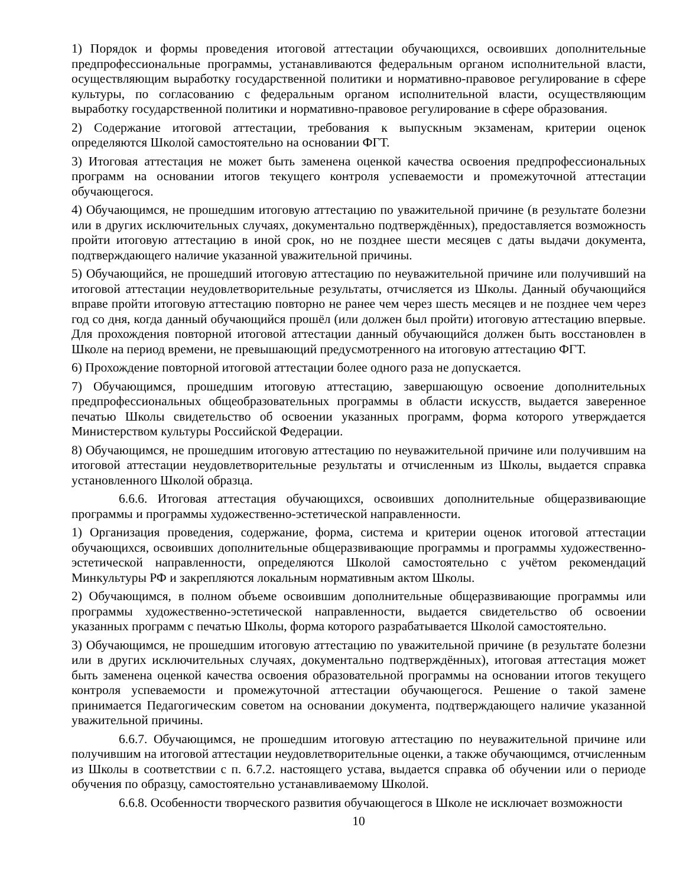1) Порядок и формы проведения итоговой аттестации обучающихся, освоивших дополнительные предпрофессиональные программы, устанавливаются федеральным органом исполнительной власти, осуществляющим выработку государственной политики и нормативно-правовое регулирование в сфере культуры, по согласованию с федеральным органом исполнительной власти, осуществляющим выработку государственной политики и нормативно-правовое регулирование в сфере образования.
2) Содержание итоговой аттестации, требования к выпускным экзаменам, критерии оценок определяются Школой самостоятельно на основании ФГТ.
3) Итоговая аттестация не может быть заменена оценкой качества освоения предпрофессиональных программ на основании итогов текущего контроля успеваемости и промежуточной аттестации обучающегося.
4) Обучающимся, не прошедшим итоговую аттестацию по уважительной причине (в результате болезни или в других исключительных случаях, документально подтверждённых), предоставляется возможность пройти итоговую аттестацию в иной срок, но не позднее шести месяцев с даты выдачи документа, подтверждающего наличие указанной уважительной причины.
5) Обучающийся, не прошедший итоговую аттестацию по неуважительной причине или получивший на итоговой аттестации неудовлетворительные результаты, отчисляется из Школы. Данный обучающийся вправе пройти итоговую аттестацию повторно не ранее чем через шесть месяцев и не позднее чем через год со дня, когда данный обучающийся прошёл (или должен был пройти) итоговую аттестацию впервые. Для прохождения повторной итоговой аттестации данный обучающийся должен быть восстановлен в Школе на период времени, не превышающий предусмотренного на итоговую аттестацию ФГТ.
6) Прохождение повторной итоговой аттестации более одного раза не допускается.
7) Обучающимся, прошедшим итоговую аттестацию, завершающую освоение дополнительных предпрофессиональных общеобразовательных программы в области искусств, выдается заверенное печатью Школы свидетельство об освоении указанных программ, форма которого утверждается Министерством культуры Российской Федерации.
8) Обучающимся, не прошедшим итоговую аттестацию по неуважительной причине или получившим на итоговой аттестации неудовлетворительные результаты и отчисленным из Школы, выдается справка установленного Школой образца.
6.6.6. Итоговая аттестация обучающихся, освоивших дополнительные общеразвивающие программы и программы художественно-эстетической направленности.
1) Организация проведения, содержание, форма, система и критерии оценок итоговой аттестации обучающихся, освоивших дополнительные общеразвивающие программы и программы художественно-эстетической направленности, определяются Школой самостоятельно с учётом рекомендаций Минкультуры РФ и закрепляются локальным нормативным актом Школы.
2) Обучающимся, в полном объеме освоившим дополнительные общеразвивающие программы или программы художественно-эстетической направленности, выдается свидетельство об освоении указанных программ с печатью Школы, форма которого разрабатывается Школой самостоятельно.
3) Обучающимся, не прошедшим итоговую аттестацию по уважительной причине (в результате болезни или в других исключительных случаях, документально подтверждённых), итоговая аттестация может быть заменена оценкой качества освоения образовательной программы на основании итогов текущего контроля успеваемости и промежуточной аттестации обучающегося. Решение о такой замене принимается Педагогическим советом на основании документа, подтверждающего наличие указанной уважительной причины.
6.6.7. Обучающимся, не прошедшим итоговую аттестацию по неуважительной причине или получившим на итоговой аттестации неудовлетворительные оценки, а также обучающимся, отчисленным из Школы в соответствии с п. 6.7.2. настоящего устава, выдается справка об обучении или о периоде обучения по образцу, самостоятельно устанавливаемому Школой.
6.6.8. Особенности творческого развития обучающегося в Школе не исключает возможности
10